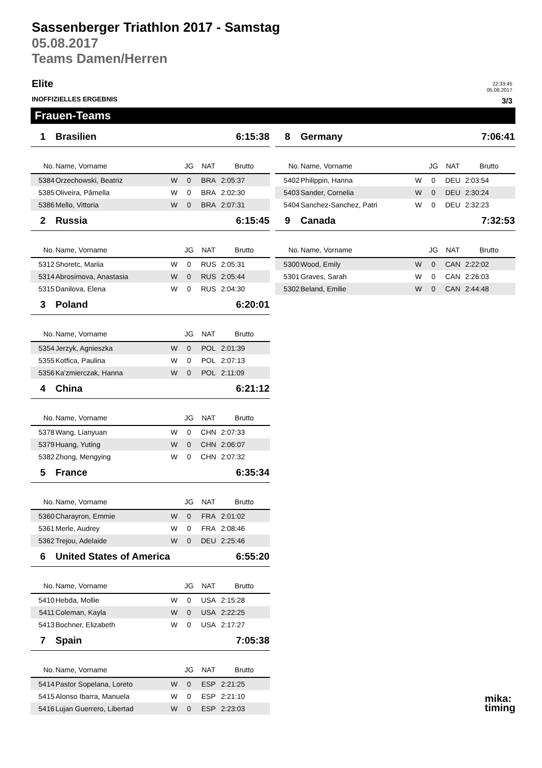Sassenberger Triathlon 2017 - Samstag
05.08.2017
Teams Damen/Herren
Elite
22:33:45
05.08.2017
INOFFIZIELLES ERGEBNIS 3/3
Frauen-Teams
| 1 | Brasilien | | | | 6:15:38 | |
| No. | Name, Vorname | | JG | NAT | Brutto | |
| 5384 | Orzechowski, Beatriz | W | 0 | BRA | 2:05:37 | |
| 5385 | Oliveira, Pâmella | W | 0 | BRA | 2:02:30 | |
| 5386 | Mello, Vittoria | W | 0 | BRA | 2:07:31 | |
| 2 | Russia | | | | 6:15:45 | |
| No. | Name, Vorname | | JG | NAT | Brutto | |
| 5312 | Shoretc, Mariia | W | 0 | RUS | 2:05:31 | |
| 5314 | Abrosimova, Anastasia | W | 0 | RUS | 2:05:44 | |
| 5315 | Danilova, Elena | W | 0 | RUS | 2:04:30 | |
| 3 | Poland | | | | 6:20:01 | |
| No. | Name, Vorname | | JG | NAT | Brutto | |
| 5354 | Jerzyk, Agnieszka | W | 0 | POL | 2:01:39 | |
| 5355 | Kotfica, Paulina | W | 0 | POL | 2:07:13 | |
| 5356 | Ka'zmierczak, Hanna | W | 0 | POL | 2:11:09 | |
| 4 | China | | | | 6:21:12 | |
| No. | Name, Vorname | | JG | NAT | Brutto | |
| 5378 | Wang, Lianyuan | W | 0 | CHN | 2:07:33 | |
| 5379 | Huang, Yuting | W | 0 | CHN | 2:06:07 | |
| 5382 | Zhong, Mengying | W | 0 | CHN | 2:07:32 | |
| 5 | France | | | | 6:35:34 | |
| No. | Name, Vorname | | JG | NAT | Brutto | |
| 5360 | Charayron, Emmie | W | 0 | FRA | 2:01:02 | |
| 5361 | Merle, Audrey | W | 0 | FRA | 2:08:46 | |
| 5362 | Trejou, Adelaide | W | 0 | DEU | 2:25:46 | |
| 6 | United States of America | | | | 6:55:20 | |
| No. | Name, Vorname | | JG | NAT | Brutto | |
| 5410 | Hebda, Mollie | W | 0 | USA | 2:15:28 | |
| 5411 | Coleman, Kayla | W | 0 | USA | 2:22:25 | |
| 5413 | Bochner, Elizabeth | W | 0 | USA | 2:17:27 | |
| 7 | Spain | | | | 7:05:38 | |
| No. | Name, Vorname | | JG | NAT | Brutto | |
| 5414 | Pastor Sopelana, Loreto | W | 0 | ESP | 2:21:25 | |
| 5415 | Alonso Ibarra, Manuela | W | 0 | ESP | 2:21:10 | |
| 5416 | Lujan Guerrero, Libertad | W | 0 | ESP | 2:23:03 | |
| 8 | Germany | | | | 7:06:41 | |
| No. | Name, Vorname | | JG | NAT | Brutto | |
| 5402 | Philippin, Hanna | W | 0 | DEU | 2:03:54 | |
| 5403 | Sander, Cornelia | W | 0 | DEU | 2:30:24 | |
| 5404 | Sanchez-Sanchez, Patri | W | 0 | DEU | 2:32:23 | |
| 9 | Canada | | | | 7:32:53 | |
| No. | Name, Vorname | | JG | NAT | Brutto | |
| 5300 | Wood, Emily | W | 0 | CAN | 2:22:02 | |
| 5301 | Graves, Sarah | W | 0 | CAN | 2:26:03 | |
| 5302 | Beland, Emilie | W | 0 | CAN | 2:44:48 | |
mika:
timing